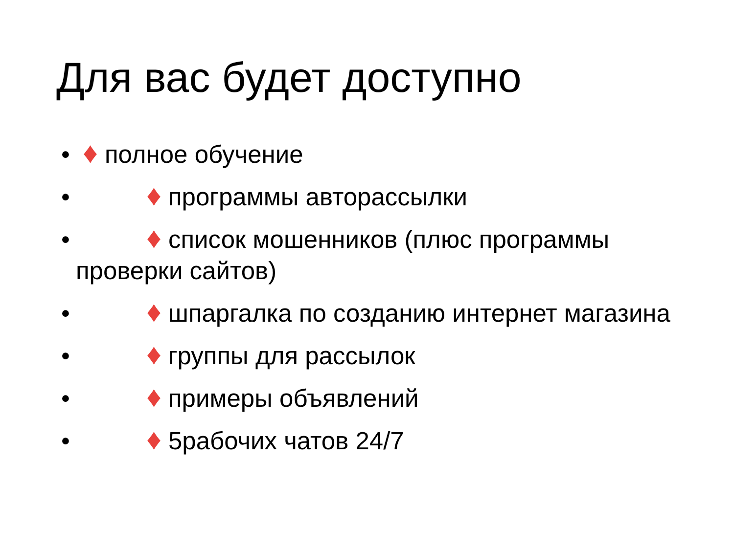Для вас будет доступно
• ♦ полное обучение
• ♦ программы авторассылки
• ♦ список мошенников (плюс программы проверки сайтов)
• ♦ шпаргалка по созданию интернет магазина
• ♦ группы для рассылок
• ♦ примеры объявлений
• ♦ 5рабочих чатов 24/7